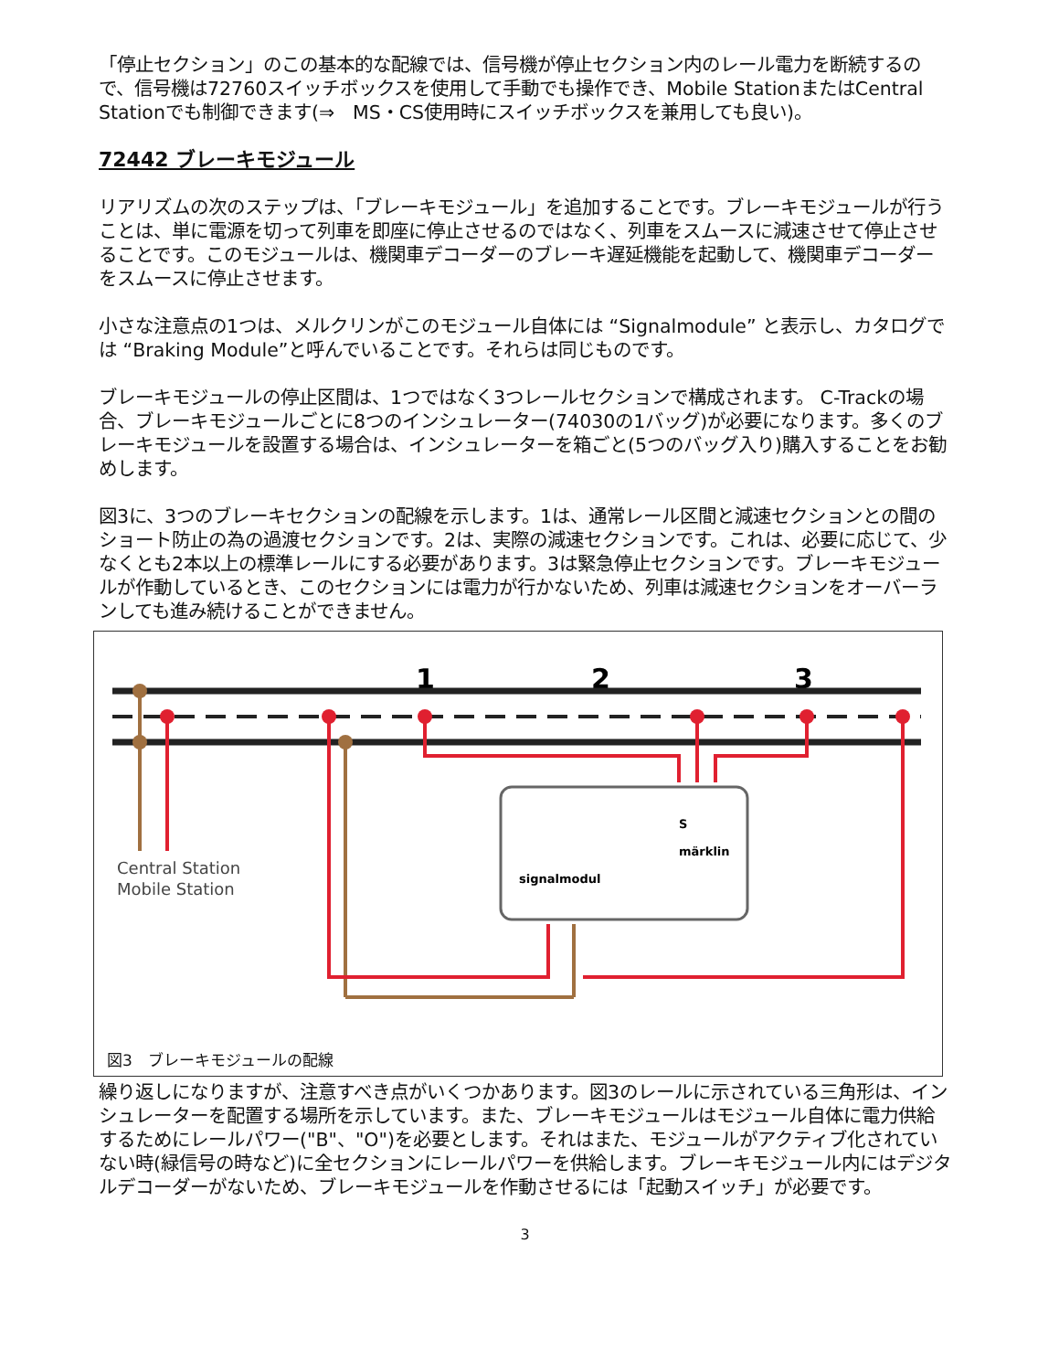「停止セクション」のこの基本的な配線では、信号機が停止セクション内のレール電力を断続するので、信号機は72760スイッチボックスを使用して手動でも操作でき、Mobile StationまたはCentral Stationでも制御できます(⇒　MS・CS使用時にスイッチボックスを兼用しても良い)。
72442 ブレーキモジュール
リアリズムの次のステップは、「ブレーキモジュール」を追加することです。ブレーキモジュールが行うことは、単に電源を切って列車を即座に停止させるのではなく、列車をスムースに減速させて停止させることです。このモジュールは、機関車デコーダーのブレーキ遅延機能を起動して、機関車デコーダーをスムースに停止させます。
小さな注意点の1つは、メルクリンがこのモジュール自体には “Signalmodule” と表示し、カタログでは “Braking Module”と呼んでいることです。それらは同じものです。
ブレーキモジュールの停止区間は、1つではなく3つレールセクションで構成されます。 C-Trackの場合、ブレーキモジュールごとに8つのインシュレーター(74030の1バッグ)が必要になります。多くのブレーキモジュールを設置する場合は、インシュレーターを箱ごと(5つのバッグ入り)購入することをお勧めします。
図3に、3つのブレーキセクションの配線を示します。1は、通常レール区間と減速セクションとの間のショート防止の為の過渡セクションです。2は、実際の減速セクションです。これは、必要に応じて、少なくとも2本以上の標準レールにする必要があります。3は緊急停止セクションです。ブレーキモジュールが作動しているとき、このセクションには電力が行かないため、列車は減速セクションをオーバーランしても進み続けることができません。
1
2
3
Central Station
Mobile Station
signalmodul
märklin
S
図3　ブレーキモジュールの配線
繰り返しになりますが、注意すべき点がいくつかあります。図3のレールに示されている三角形は、インシュレーターを配置する場所を示しています。また、ブレーキモジュールはモジュール自体に電力供給するためにレールパワー("B"、"O")を必要とします。それはまた、モジュールがアクティブ化されていない時(緑信号の時など)に全セクションにレールパワーを供給します。ブレーキモジュール内にはデジタルデコーダーがないため、ブレーキモジュールを作動させるには「起動スイッチ」が必要です。
3